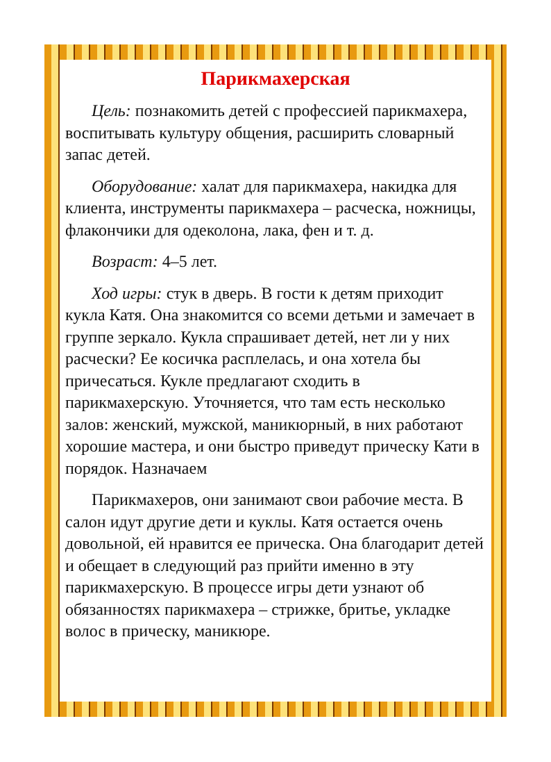Парикмахерская
Цель: познакомить детей с профессией парикмахера, воспитывать культуру общения, расширить словарный запас детей.
Оборудование: халат для парикмахера, накидка для клиента, инструменты парикмахера – расческа, ножницы, флакончики для одеколона, лака, фен и т. д.
Возраст: 4–5 лет.
Ход игры: стук в дверь. В гости к детям приходит кукла Катя. Она знакомится со всеми детьми и замечает в группе зеркало. Кукла спрашивает детей, нет ли у них расчески? Ее косичка расплелась, и она хотела бы причесаться. Кукле предлагают сходить в парикмахерскую. Уточняется, что там есть несколько залов: женский, мужской, маникюрный, в них работают хорошие мастера, и они быстро приведут прическу Кати в порядок. Назначаем
Парикмахеров, они занимают свои рабочие места. В салон идут другие дети и куклы. Катя остается очень довольной, ей нравится ее прическа. Она благодарит детей и обещает в следующий раз прийти именно в эту парикмахерскую. В процессе игры дети узнают об обязанностях парикмахера – стрижке, бритье, укладке волос в прическу, маникюре.